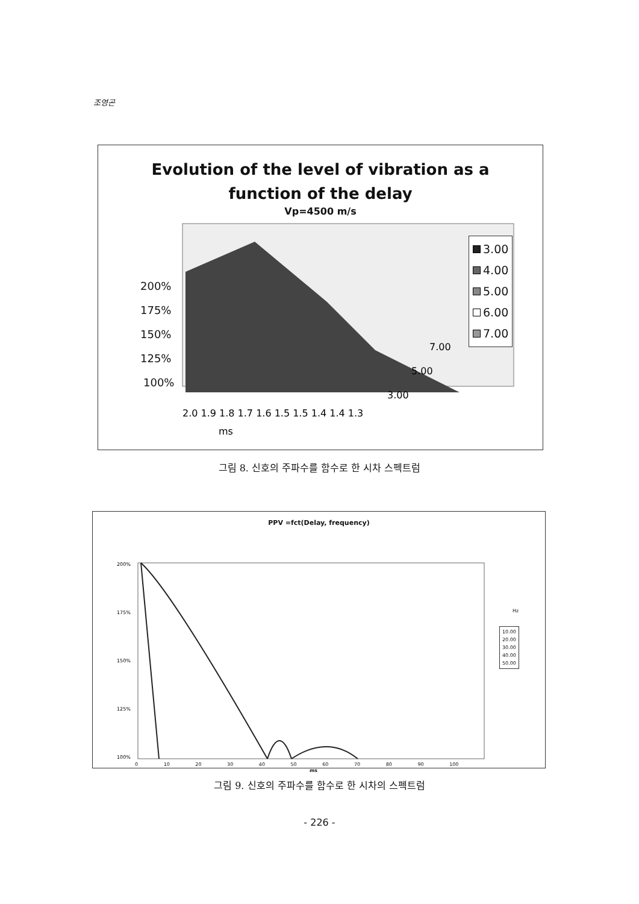조영곤
Evolution of the level of vibration as a
function of the delay
Vp=4500 m/s
200%
175%
150%
125%
100%
2.0 1.9 1.8 1.7 1.6 1.5 1.5 1.4 1.4 1.3
7.00
5.00
3.00
ms
3.00
4.00
5.00
6.00
7.00
그림 8. 신호의 주파수를 함수로 한 시차 스펙트럼
PPV =fct(Delay, frequency)
200%
175%
150%
125%
100%
0 10 20 30 40 50 60 70 80 90 100
ms
Hz
10.00
20.00
30.00
40.00
50.00
그림 9. 신호의 주파수를 함수로 한 시차의 스펙트럼
- 226 -